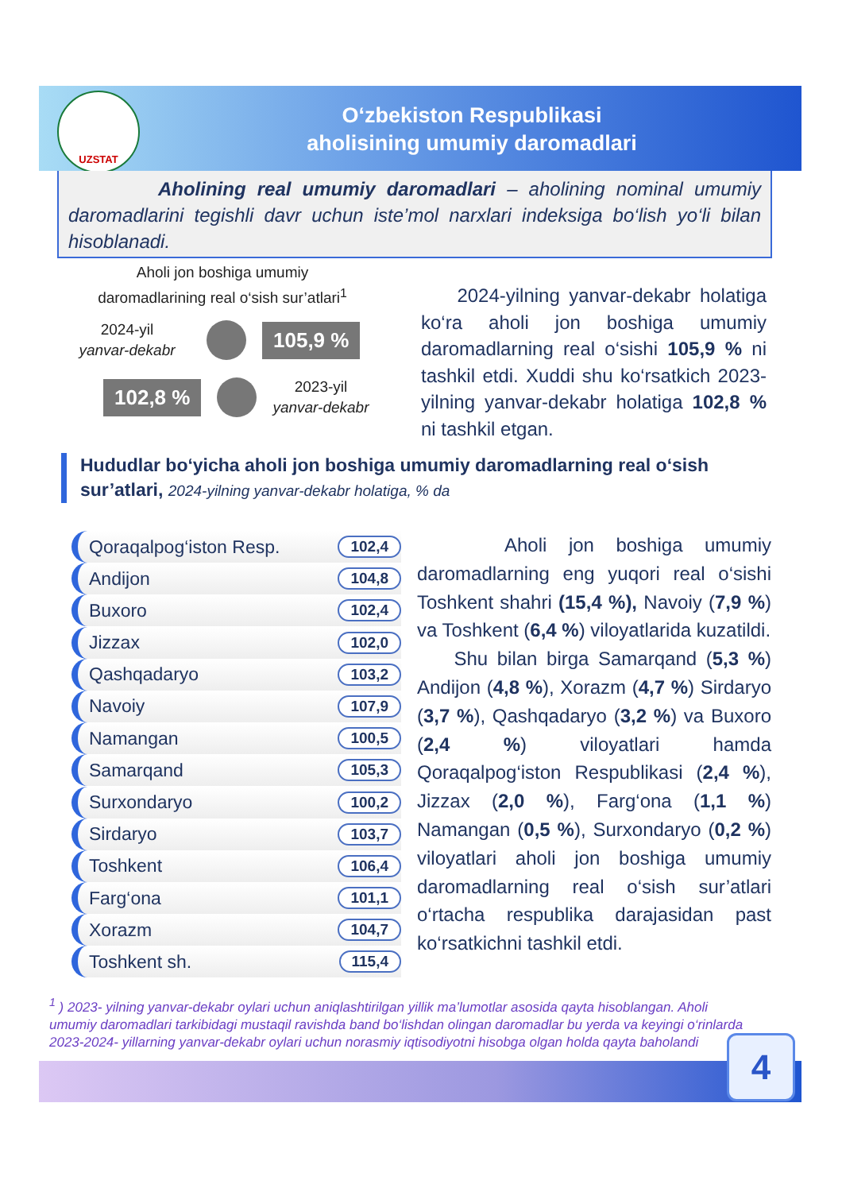O‘zbekiston Respublikasi
aholisining umumiy daromadlari
UZSTAT
Aholining real umumiy daromadlari – aholining nominal umumiy daromadlarini tegishli davr uchun iste’mol narxlari indeksiga bo‘lish yo‘li bilan hisoblanadi.
Aholi jon boshiga umumiy
daromadlarining real o‘sish sur’atlari<sup>1</sup>
2024-yil
yanvar-dekabr
105,9 %
102,8 %
2023-yil
yanvar-dekabr
2024-yilning yanvar-dekabr holatiga ko‘ra aholi jon boshiga umumiy daromadlarning real o‘sishi 105,9 % ni tashkil etdi. Xuddi shu ko‘rsatkich 2023-yilning yanvar-dekabr holatiga 102,8 % ni tashkil etgan.
Hududlar bo‘yicha aholi jon boshiga umumiy daromadlarning real o‘sish sur’atlari, 2024-yilning yanvar-dekabr holatiga, % da
Qoraqalpog‘iston Resp. 102,4
Andijon 104,8
Buxoro 102,4
Jizzax 102,0
Qashqadaryo 103,2
Navoiy 107,9
Namangan 100,5
Samarqand 105,3
Surxondaryo 100,2
Sirdaryo 103,7
Toshkent 106,4
Farg‘ona 101,1
Xorazm 104,7
Toshkent sh. 115,4
Aholi jon boshiga umumiy daromadlarning eng yuqori real o‘sishi Toshkent shahri (15,4 %), Navoiy (7,9 %) va Toshkent (6,4 %) viloyatlarida kuzatildi.
Shu bilan birga Samarqand (5,3 %) Andijon (4,8 %), Xorazm (4,7 %) Sirdaryo (3,7 %), Qashqadaryo (3,2 %) va Buxoro (2,4 %) viloyatlari hamda Qoraqalpog‘iston Respublikasi (2,4 %), Jizzax (2,0 %), Farg‘ona (1,1 %) Namangan (0,5 %), Surxondaryo (0,2 %) viloyatlari aholi jon boshiga umumiy daromadlarning real o‘sish sur’atlari o‘rtacha respublika darajasidan past ko‘rsatkichni tashkil etdi.
<sup>1</sup> ) 2023- yilning yanvar-dekabr oylari uchun aniqlashtirilgan yillik ma’lumotlar asosida qayta hisoblangan. Aholi umumiy daromadlari tarkibidagi mustaqil ravishda band bo‘lishdan olingan daromadlar bu yerda va keyingi o‘rinlarda 2023-2024- yillarning yanvar-dekabr oylari uchun norasmiy iqtisodiyotni hisobga olgan holda qayta baholandi
4